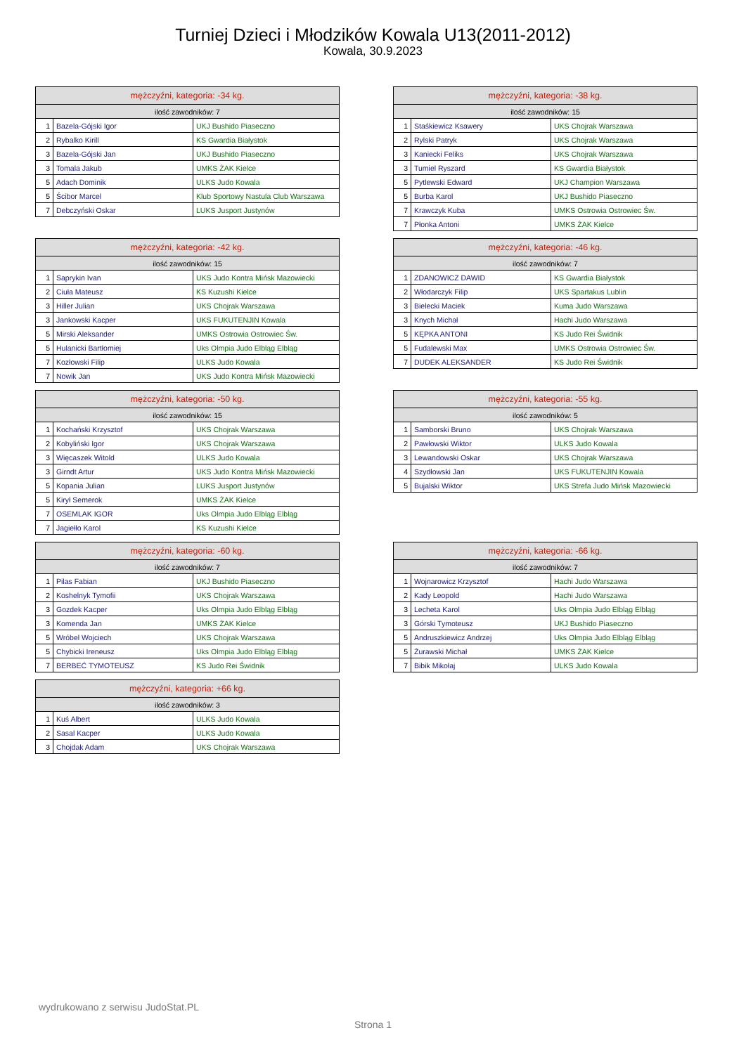Turniej Dzieci i Młodzików Kowala U13(2011-2012)
Kowala, 30.9.2023
| mężczyźni, kategoria: -34 kg. | | |
| --- | --- | --- |
| ilość zawodników: 7 | | |
| 1 | Bazela-Gójski Igor | UKJ Bushido Piaseczno |
| 2 | Rybalko Kirill | KS Gwardia Białystok |
| 3 | Bazela-Gójski Jan | UKJ Bushido Piaseczno |
| 3 | Tomala Jakub | UMKS ŻAK Kielce |
| 5 | Adach Dominik | ULKS Judo Kowala |
| 5 | Ścibor Marcel | Klub Sportowy Nastula Club Warszawa |
| 7 | Debczyński Oskar | LUKS Jusport Justynów |
| mężczyźni, kategoria: -38 kg. | | |
| --- | --- | --- |
| ilość zawodników: 15 | | |
| 1 | Staśkiewicz Ksawery | UKS Chojrak Warszawa |
| 2 | Rylski Patryk | UKS Chojrak Warszawa |
| 3 | Kaniecki Feliks | UKS Chojrak Warszawa |
| 3 | Tumiel Ryszard | KS Gwardia Białystok |
| 5 | Pytlewski Edward | UKJ Champion Warszawa |
| 5 | Burba Karol | UKJ Bushido Piaseczno |
| 7 | Krawczyk Kuba | UMKS Ostrowia Ostrowiec Św. |
| 7 | Płonka Antoni | UMKS ŻAK Kielce |
| mężczyźni, kategoria: -42 kg. | | |
| --- | --- | --- |
| ilość zawodników: 15 | | |
| 1 | Saprykin Ivan | UKS Judo Kontra Mińsk Mazowiecki |
| 2 | Ciuła Mateusz | KS Kuzushi Kielce |
| 3 | Hiller Julian | UKS Chojrak Warszawa |
| 3 | Jankowski Kacper | UKS FUKUTENJIN Kowala |
| 5 | Mirski Aleksander | UMKS Ostrowia Ostrowiec Św. |
| 5 | Hulanicki Bartłomiej | Uks Olmpia Judo Elbląg Elbląg |
| 7 | Kozłowski Filip | ULKS Judo Kowala |
| 7 | Nowik Jan | UKS Judo Kontra Mińsk Mazowiecki |
| mężczyźni, kategoria: -46 kg. | | |
| --- | --- | --- |
| ilość zawodników: 7 | | |
| 1 | ZDANOWICZ DAWID | KS Gwardia Białystok |
| 2 | Włodarczyk Filip | UKS Spartakus Lublin |
| 3 | Bielecki Maciek | Kuma Judo Warszawa |
| 3 | Knych Michał | Hachi Judo Warszawa |
| 5 | KĘPKA ANTONI | KS Judo Rei Świdnik |
| 5 | Fudalewski Max | UMKS Ostrowia Ostrowiec Św. |
| 7 | DUDEK ALEKSANDER | KS Judo Rei Świdnik |
| mężczyźni, kategoria: -50 kg. | | |
| --- | --- | --- |
| ilość zawodników: 15 | | |
| 1 | Kochański Krzysztof | UKS Chojrak Warszawa |
| 2 | Kobyliński Igor | UKS Chojrak Warszawa |
| 3 | Więcaszek Witold | ULKS Judo Kowala |
| 3 | Girndt Artur | UKS Judo Kontra Mińsk Mazowiecki |
| 5 | Kopania Julian | LUKS Jusport Justynów |
| 5 | Kirył Semerok | UMKS ŻAK Kielce |
| 7 | OSEMLAK IGOR | Uks Olmpia Judo Elbląg Elbląg |
| 7 | Jagiełło Karol | KS Kuzushi Kielce |
| mężczyźni, kategoria: -55 kg. | | |
| --- | --- | --- |
| ilość zawodników: 5 | | |
| 1 | Samborski Bruno | UKS Chojrak Warszawa |
| 2 | Pawłowski Wiktor | ULKS Judo Kowala |
| 3 | Lewandowski Oskar | UKS Chojrak Warszawa |
| 4 | Szydłowski Jan | UKS FUKUTENJIN Kowala |
| 5 | Bujalski Wiktor | UKS Strefa Judo Mińsk Mazowiecki |
| mężczyźni, kategoria: -60 kg. | | |
| --- | --- | --- |
| ilość zawodników: 7 | | |
| 1 | Pilas Fabian | UKJ Bushido Piaseczno |
| 2 | Koshelnyk Tymofii | UKS Chojrak Warszawa |
| 3 | Gozdek Kacper | Uks Olmpia Judo Elbląg Elbląg |
| 3 | Komenda Jan | UMKS ŻAK Kielce |
| 5 | Wróbel Wojciech | UKS Chojrak Warszawa |
| 5 | Chybicki Ireneusz | Uks Olmpia Judo Elbląg Elbląg |
| 7 | BERBEĆ TYMOTEUSZ | KS Judo Rei Świdnik |
| mężczyźni, kategoria: -66 kg. | | |
| --- | --- | --- |
| ilość zawodników: 7 | | |
| 1 | Wojnarowicz Krzysztof | Hachi Judo Warszawa |
| 2 | Kady Leopold | Hachi Judo Warszawa |
| 3 | Lecheta Karol | Uks Olmpia Judo Elbląg Elbląg |
| 3 | Górski Tymoteusz | UKJ Bushido Piaseczno |
| 5 | Andruszkiewicz Andrzej | Uks Olmpia Judo Elbląg Elbląg |
| 5 | Żurawski Michał | UMKS ŻAK Kielce |
| 7 | Bibik Mikołaj | ULKS Judo Kowala |
| mężczyźni, kategoria: +66 kg. | | |
| --- | --- | --- |
| ilość zawodników: 3 | | |
| 1 | Kuś Albert | ULKS Judo Kowala |
| 2 | Sasal Kacper | ULKS Judo Kowala |
| 3 | Chojdak Adam | UKS Chojrak Warszawa |
wydrukowano z serwisu JudoStat.PL
Strona 1